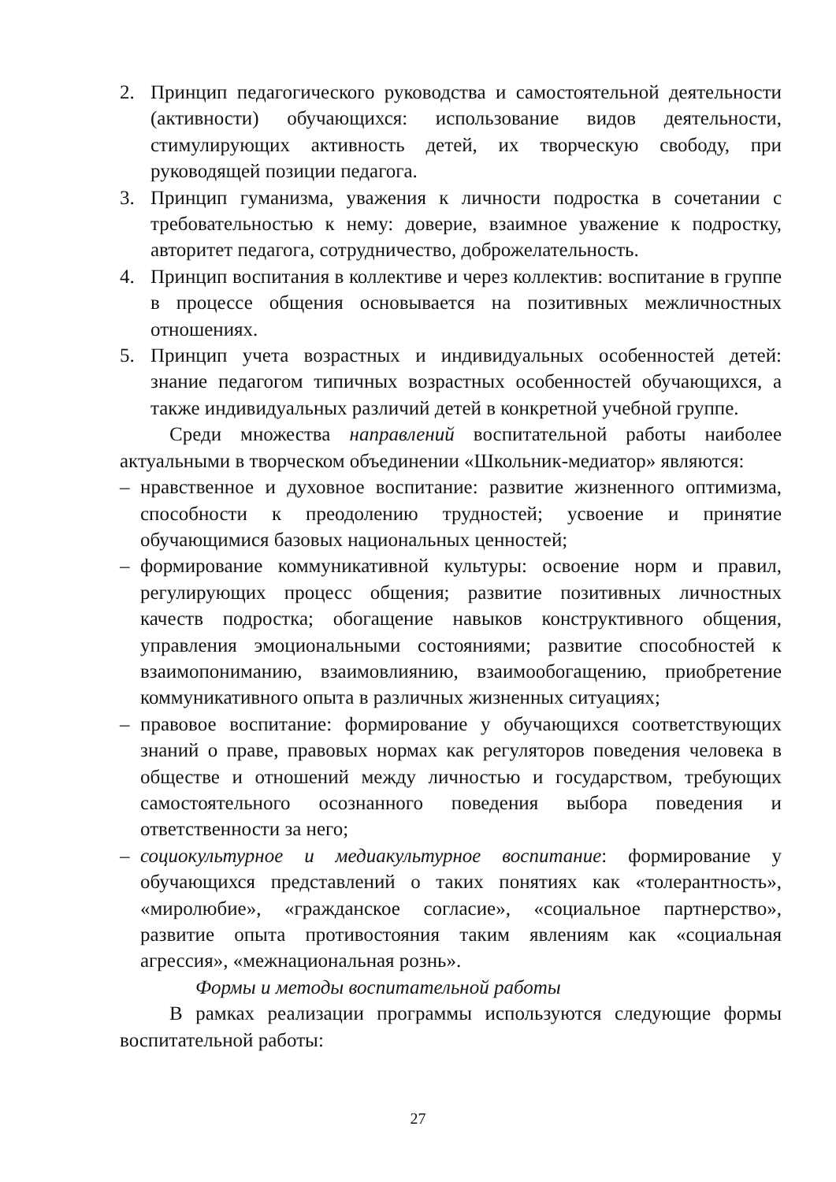2. Принцип педагогического руководства и самостоятельной деятельности (активности) обучающихся: использование видов деятельности, стимулирующих активность детей, их творческую свободу, при руководящей позиции педагога.
3. Принцип гуманизма, уважения к личности подростка в сочетании с требовательностью к нему: доверие, взаимное уважение к подростку, авторитет педагога, сотрудничество, доброжелательность.
4. Принцип воспитания в коллективе и через коллектив: воспитание в группе в процессе общения основывается на позитивных межличностных отношениях.
5. Принцип учета возрастных и индивидуальных особенностей детей: знание педагогом типичных возрастных особенностей обучающихся, а также индивидуальных различий детей в конкретной учебной группе.
Среди множества направлений воспитательной работы наиболее актуальными в творческом объединении «Школьник-медиатор» являются:
– нравственное и духовное воспитание: развитие жизненного оптимизма, способности к преодолению трудностей; усвоение и принятие обучающимися базовых национальных ценностей;
– формирование коммуникативной культуры: освоение норм и правил, регулирующих процесс общения; развитие позитивных личностных качеств подростка; обогащение навыков конструктивного общения, управления эмоциональными состояниями; развитие способностей к взаимопониманию, взаимовлиянию, взаимообогащению, приобретение коммуникативного опыта в различных жизненных ситуациях;
– правовое воспитание: формирование у обучающихся соответствующих знаний о праве, правовых нормах как регуляторов поведения человека в обществе и отношений между личностью и государством, требующих самостоятельного осознанного поведения выбора поведения и ответственности за него;
– социокультурное и медиакультурное воспитание: формирование у обучающихся представлений о таких понятиях как «толерантность», «миролюбие», «гражданское согласие», «социальное партнерство», развитие опыта противостояния таким явлениям как «социальная агрессия», «межнациональная рознь».
Формы и методы воспитательной работы
В рамках реализации программы используются следующие формы воспитательной работы:
27